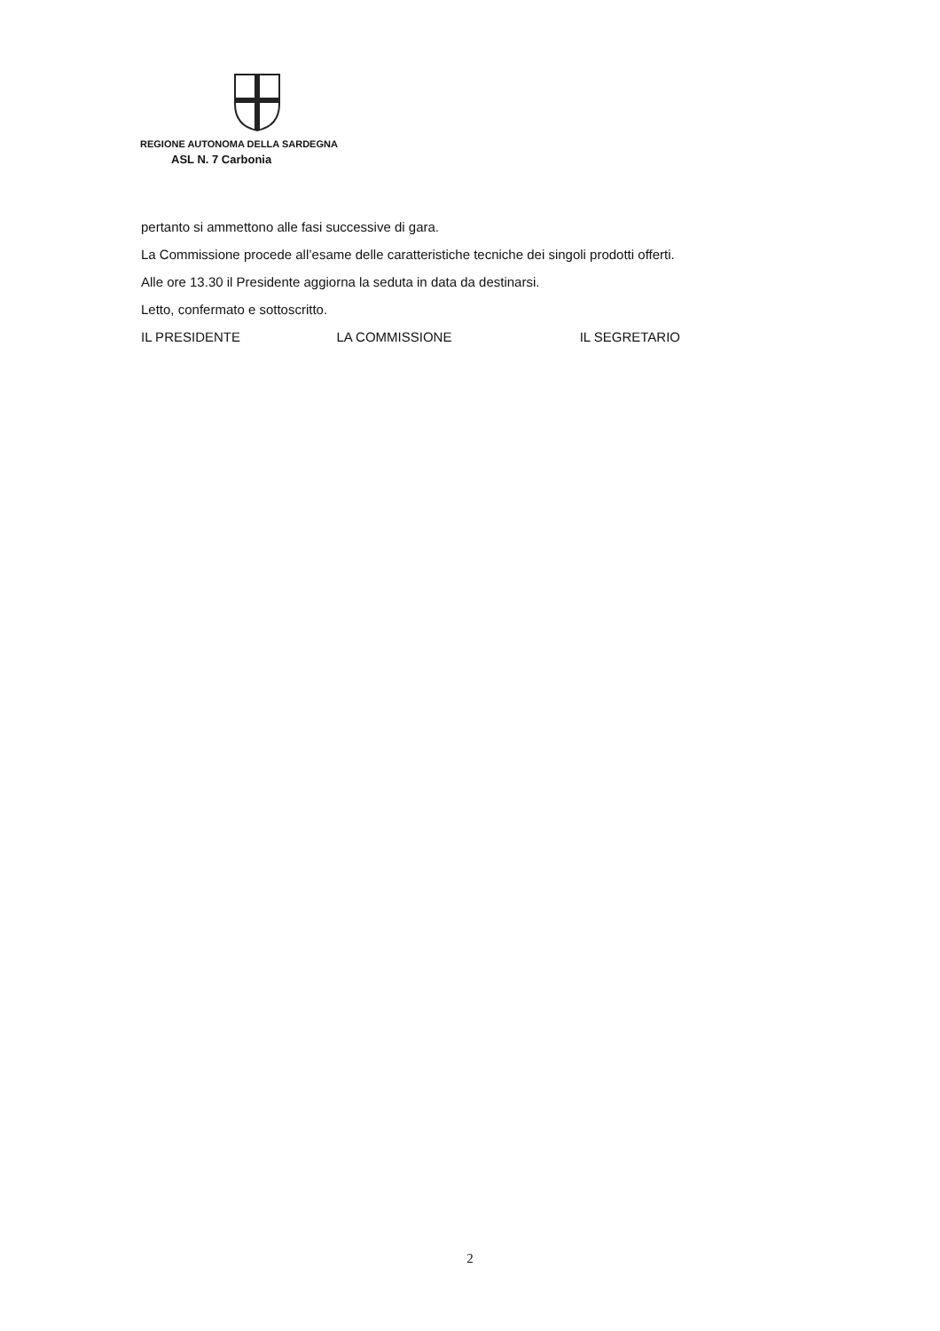REGIONE AUTONOMA DELLA SARDEGNA
ASL N. 7 Carbonia
pertanto si ammettono alle fasi successive di gara.
La Commissione procede all’esame delle caratteristiche tecniche dei singoli prodotti offerti.
Alle ore 13.30 il Presidente aggiorna la seduta in data da destinarsi.
Letto, confermato e sottoscritto.
IL PRESIDENTE LA COMMISSIONE IL SEGRETARIO
2